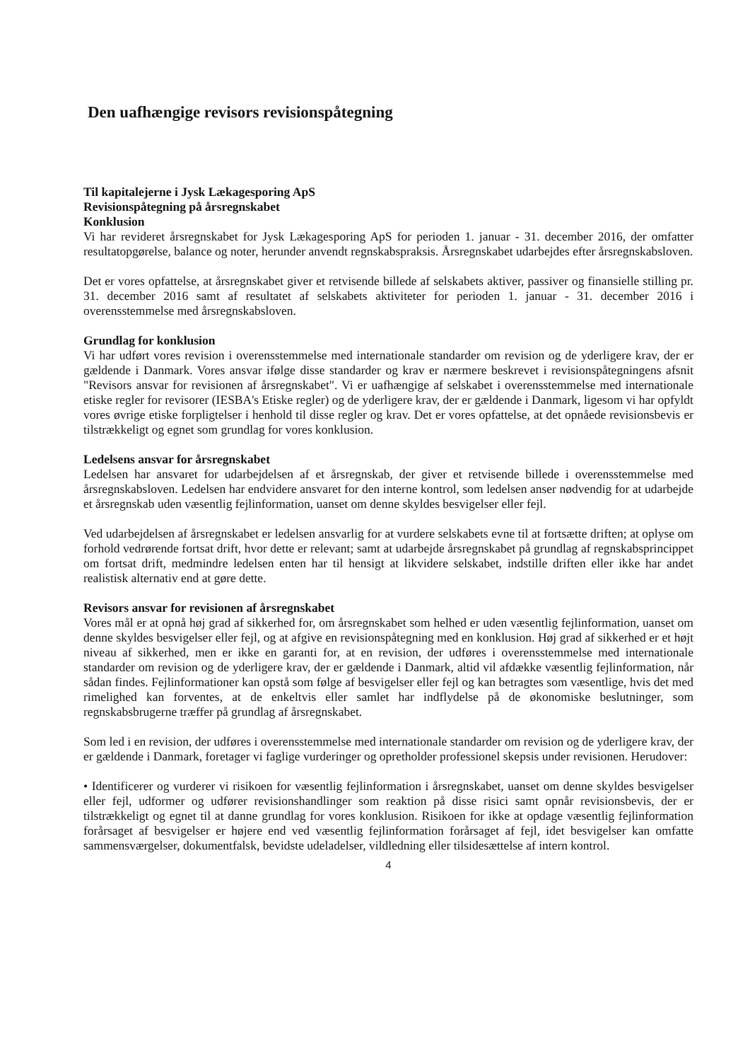Den uafhængige revisors revisionspåtegning
Til kapitalejerne i Jysk Lækagesporing ApS
Revisionspåtegning på årsregnskabet
Konklusion
Vi har revideret årsregnskabet for Jysk Lækagesporing ApS for perioden 1. januar - 31. december 2016, der omfatter resultatopgørelse, balance og noter, herunder anvendt regnskabspraksis. Årsregnskabet udarbejdes efter årsregnskabsloven.
Det er vores opfattelse, at årsregnskabet giver et retvisende billede af selskabets aktiver, passiver og finansielle stilling pr. 31. december 2016 samt af resultatet af selskabets aktiviteter for perioden 1. januar - 31. december 2016 i overensstemmelse med årsregnskabsloven.
Grundlag for konklusion
Vi har udført vores revision i overensstemmelse med internationale standarder om revision og de yderligere krav, der er gældende i Danmark. Vores ansvar ifølge disse standarder og krav er nærmere beskrevet i revisionspåtegningens afsnit "Revisors ansvar for revisionen af årsregnskabet". Vi er uafhængige af selskabet i overensstemmelse med internationale etiske regler for revisorer (IESBA's Etiske regler) og de yderligere krav, der er gældende i Danmark, ligesom vi har opfyldt vores øvrige etiske forpligtelser i henhold til disse regler og krav. Det er vores opfattelse, at det opnåede revisionsbevis er tilstrækkeligt og egnet som grundlag for vores konklusion.
Ledelsens ansvar for årsregnskabet
Ledelsen har ansvaret for udarbejdelsen af et årsregnskab, der giver et retvisende billede i overensstemmelse med årsregnskabsloven. Ledelsen har endvidere ansvaret for den interne kontrol, som ledelsen anser nødvendig for at udarbejde et årsregnskab uden væsentlig fejlinformation, uanset om denne skyldes besvigelser eller fejl.
Ved udarbejdelsen af årsregnskabet er ledelsen ansvarlig for at vurdere selskabets evne til at fortsætte driften; at oplyse om forhold vedrørende fortsat drift, hvor dette er relevant; samt at udarbejde årsregnskabet på grundlag af regnskabsprincippet om fortsat drift, medmindre ledelsen enten har til hensigt at likvidere selskabet, indstille driften eller ikke har andet realistisk alternativ end at gøre dette.
Revisors ansvar for revisionen af årsregnskabet
Vores mål er at opnå høj grad af sikkerhed for, om årsregnskabet som helhed er uden væsentlig fejlinformation, uanset om denne skyldes besvigelser eller fejl, og at afgive en revisionspåtegning med en konklusion. Høj grad af sikkerhed er et højt niveau af sikkerhed, men er ikke en garanti for, at en revision, der udføres i overensstemmelse med internationale standarder om revision og de yderligere krav, der er gældende i Danmark, altid vil afdække væsentlig fejlinformation, når sådan findes. Fejlinformationer kan opstå som følge af besvigelser eller fejl og kan betragtes som væsentlige, hvis det med rimelighed kan forventes, at de enkeltvis eller samlet har indflydelse på de økonomiske beslutninger, som regnskabsbrugerne træffer på grundlag af årsregnskabet.
Som led i en revision, der udføres i overensstemmelse med internationale standarder om revision og de yderligere krav, der er gældende i Danmark, foretager vi faglige vurderinger og opretholder professionel skepsis under revisionen. Herudover:
• Identificerer og vurderer vi risikoen for væsentlig fejlinformation i årsregnskabet, uanset om denne skyldes besvigelser eller fejl, udformer og udfører revisionshandlinger som reaktion på disse risici samt opnår revisionsbevis, der er tilstrækkeligt og egnet til at danne grundlag for vores konklusion. Risikoen for ikke at opdage væsentlig fejlinformation forårsaget af besvigelser er højere end ved væsentlig fejlinformation forårsaget af fejl, idet besvigelser kan omfatte sammensværgelser, dokumentfalsk, bevidste udeladelser, vildledning eller tilsidesættelse af intern kontrol.
4